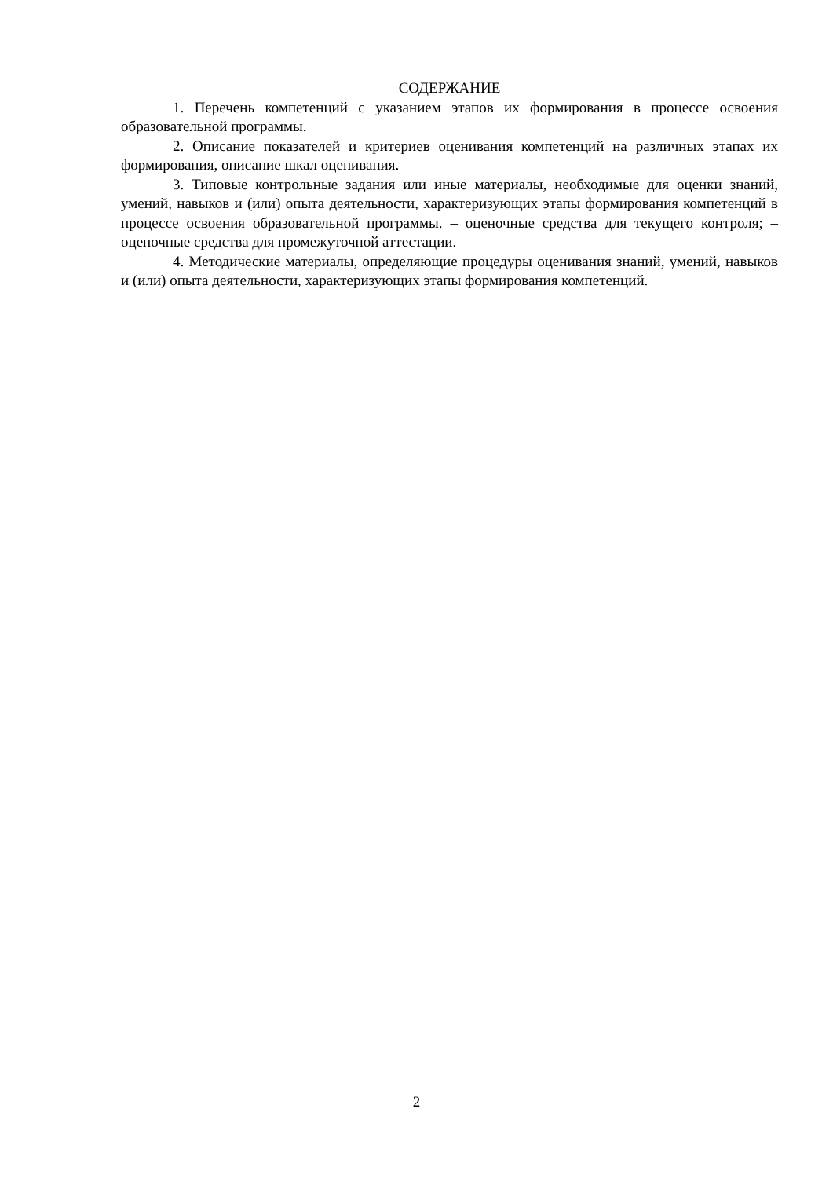СОДЕРЖАНИЕ
1. Перечень компетенций с указанием этапов их формирования в процессе освоения образовательной программы.
2. Описание показателей и критериев оценивания компетенций на различных этапах их формирования, описание шкал оценивания.
3. Типовые контрольные задания или иные материалы, необходимые для оценки знаний, умений, навыков и (или) опыта деятельности, характеризующих этапы формирования компетенций в процессе освоения образовательной программы. – оценочные средства для текущего контроля; – оценочные средства для промежуточной аттестации.
4. Методические материалы, определяющие процедуры оценивания знаний, умений, навыков и (или) опыта деятельности, характеризующих этапы формирования компетенций.
2